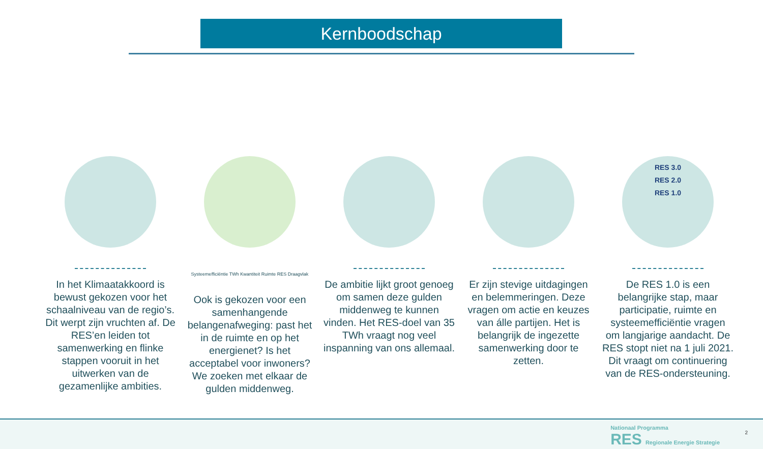Kernboodschap
In het Klimaatakkoord is bewust gekozen voor het schaalniveau van de regio’s. Dit werpt zijn vruchten af. De RES’en leiden tot samenwerking en flinke stappen vooruit in het uitwerken van de gezamenlijke ambities.
Systeemefficiëntie TWh Kwantiteit Ruimte RES Draagvlak
Ook is gekozen voor een samenhangende belangenafweging: past het in de ruimte en op het energienet? Is het acceptabel voor inwoners? We zoeken met elkaar de gulden middenweg.
De ambitie lijkt groot genoeg om samen deze gulden middenweg te kunnen vinden. Het RES-doel van 35 TWh vraagt nog veel inspanning van ons allemaal.
Er zijn stevige uitdagingen en belemmeringen. Deze vragen om actie en keuzes van álle partijen. Het is belangrijk de ingezette samenwerking door te zetten.
RES 3.0
RES 2.0
RES 1.0
De RES 1.0 is een belangrijke stap, maar participatie, ruimte en systeemefficiëntie vragen om langjarige aandacht. De RES stopt niet na 1 juli 2021. Dit vraagt om continuering van de RES-ondersteuning.
Nationaal Programma
RES Regionale Energie Strategie
2